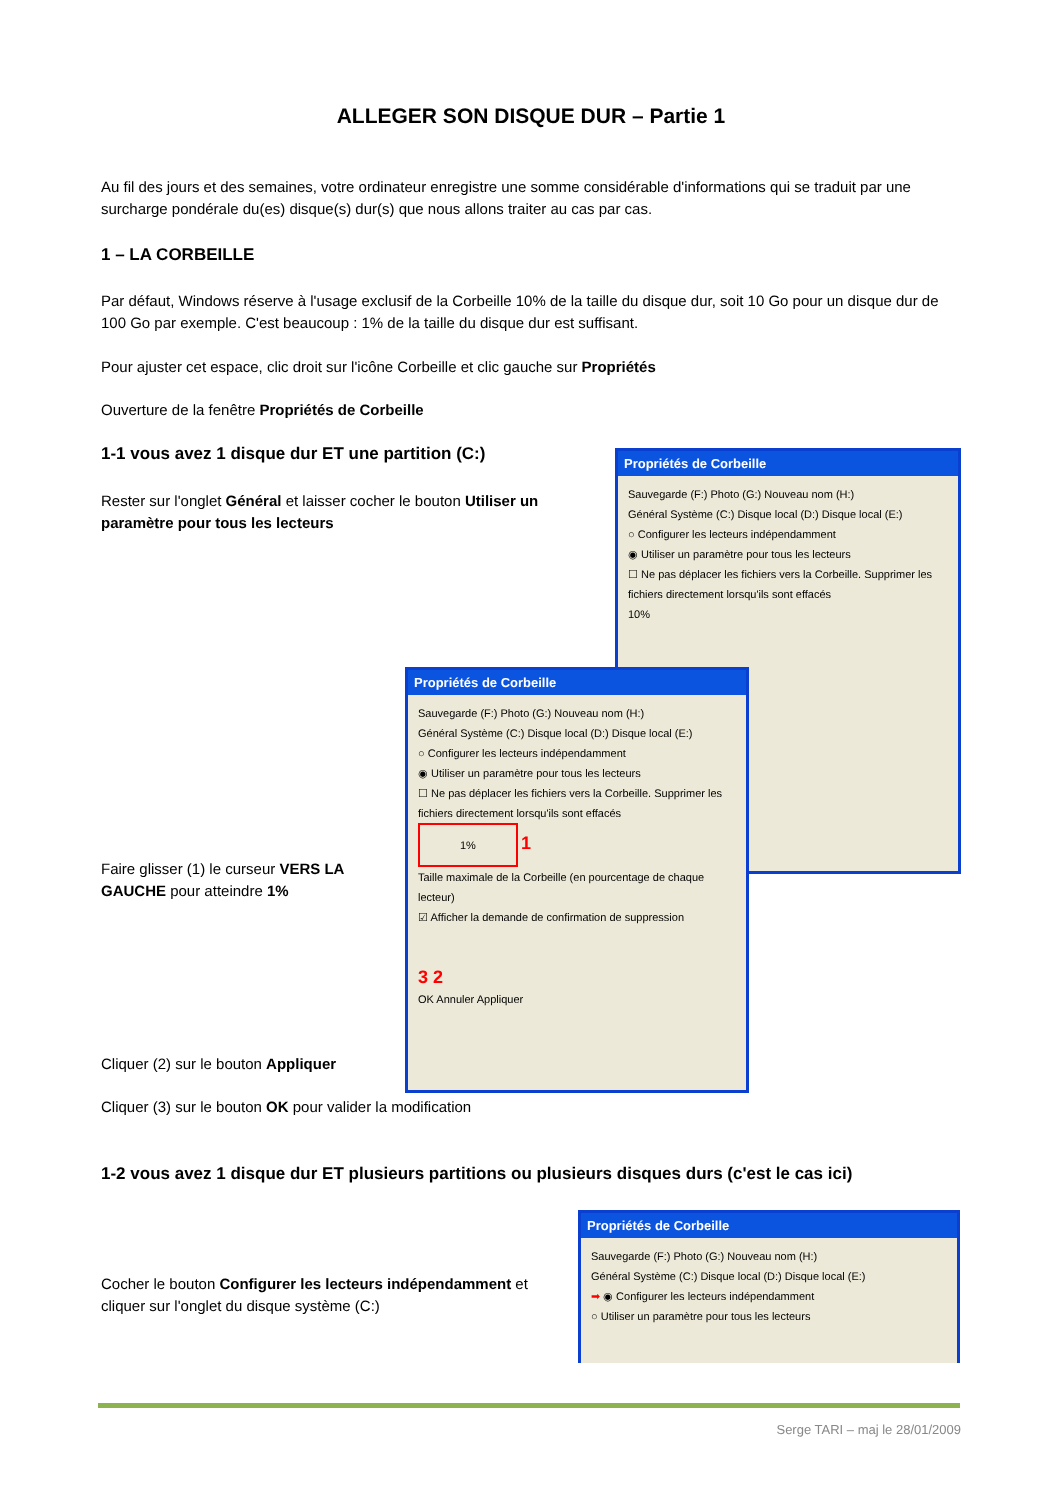ALLEGER SON DISQUE DUR – Partie 1
Au fil des jours et des semaines, votre ordinateur enregistre une somme considérable d'informations qui se traduit par une surcharge pondérale du(es) disque(s) dur(s) que nous allons traiter au cas par cas.
1 – LA CORBEILLE
Par défaut, Windows réserve à l'usage exclusif de la Corbeille 10% de la taille du disque dur, soit 10 Go pour un disque dur de 100 Go par exemple. C'est beaucoup : 1% de la taille du disque dur est suffisant.
Pour ajuster cet espace, clic droit sur l'icône Corbeille et clic gauche sur Propriétés
Ouverture de la fenêtre Propriétés de Corbeille
1-1 vous avez 1 disque dur ET une partition (C:)
Rester sur l'onglet Général et laisser cocher le bouton Utiliser un paramètre pour tous les lecteurs
Propriétés de Corbeille
Sauvegarde (F:) Photo (G:) Nouveau nom (H:)
Général Système (C:) Disque local (D:) Disque local (E:)
○ Configurer les lecteurs indépendamment
◉ Utiliser un paramètre pour tous les lecteurs
☐ Ne pas déplacer les fichiers vers la Corbeille. Supprimer les fichiers directement lorsqu'ils sont effacés
10%
Propriétés de Corbeille
Sauvegarde (F:) Photo (G:) Nouveau nom (H:)
Général Système (C:) Disque local (D:) Disque local (E:)
○ Configurer les lecteurs indépendamment
◉ Utiliser un paramètre pour tous les lecteurs
☐ Ne pas déplacer les fichiers vers la Corbeille. Supprimer les fichiers directement lorsqu'ils sont effacés
1% 1
Taille maximale de la Corbeille (en pourcentage de chaque lecteur)
☑ Afficher la demande de confirmation de suppression
3 2
OK Annuler Appliquer
Faire glisser (1) le curseur VERS LA GAUCHE pour atteindre 1%
Cliquer (2) sur le bouton Appliquer
Cliquer (3) sur le bouton OK pour valider la modification
1-2 vous avez 1 disque dur ET plusieurs partitions ou plusieurs disques durs (c'est le cas ici)
Cocher le bouton Configurer les lecteurs indépendamment et cliquer sur l'onglet du disque système (C:)
Propriétés de Corbeille
Sauvegarde (F:) Photo (G:) Nouveau nom (H:)
Général Système (C:) Disque local (D:) Disque local (E:)
➡ ◉ Configurer les lecteurs indépendamment
○ Utiliser un paramètre pour tous les lecteurs
Serge TARI – maj le 28/01/2009